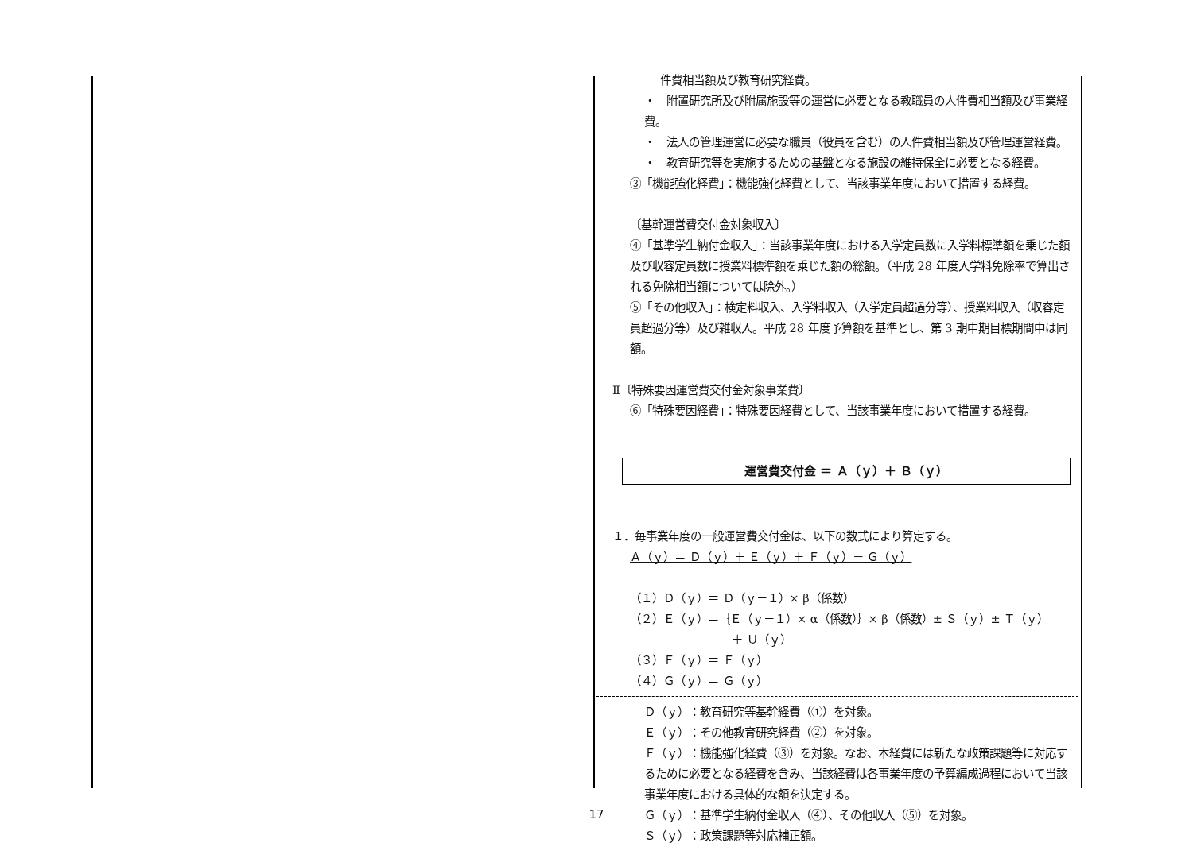件費相当額及び教育研究経費。
・　附置研究所及び附属施設等の運営に必要となる教職員の人件費相当額及び事業経費。
・　法人の管理運営に必要な職員（役員を含む）の人件費相当額及び管理運営経費。
・　教育研究等を実施するための基盤となる施設の維持保全に必要となる経費。
③「機能強化経費」：機能強化経費として、当該事業年度において措置する経費。
〔基幹運営費交付金対象収入〕
④「基準学生納付金収入」：当該事業年度における入学定員数に入学料標準額を乗じた額及び収容定員数に授業料標準額を乗じた額の総額。（平成 28 年度入学料免除率で算出される免除相当額については除外。）
⑤「その他収入」：検定料収入、入学料収入（入学定員超過分等）、授業料収入（収容定員超過分等）及び雑収入。平成 28 年度予算額を基準とし、第 3 期中期目標期間中は同額。
Ⅱ〔特殊要因運営費交付金対象事業費〕
⑥「特殊要因経費」：特殊要因経費として、当該事業年度において措置する経費。
運営費交付金 ＝ Ａ（ｙ）＋ Ｂ（ｙ）
１．毎事業年度の一般運営費交付金は、以下の数式により算定する。
Ａ（ｙ）＝ Ｄ（ｙ）＋ Ｅ（ｙ）＋ Ｆ（ｙ）－ Ｇ（ｙ）
（１）Ｄ（ｙ）＝ Ｄ（ｙ－１）× β（係数）
（２）Ｅ（ｙ）＝｛Ｅ（ｙ－１）× α（係数）｝× β（係数）± Ｓ（ｙ）± Ｔ（ｙ）
＋ Ｕ（ｙ）
（３）Ｆ（ｙ）＝ Ｆ（ｙ）
（４）Ｇ（ｙ）＝ Ｇ（ｙ）
Ｄ（ｙ）：教育研究等基幹経費（①）を対象。
Ｅ（ｙ）：その他教育研究経費（②）を対象。
Ｆ（ｙ）：機能強化経費（③）を対象。なお、本経費には新たな政策課題等に対応するために必要となる経費を含み、当該経費は各事業年度の予算編成過程において当該事業年度における具体的な額を決定する。
Ｇ（ｙ）：基準学生納付金収入（④）、その他収入（⑤）を対象。
Ｓ（ｙ）：政策課題等対応補正額。
17